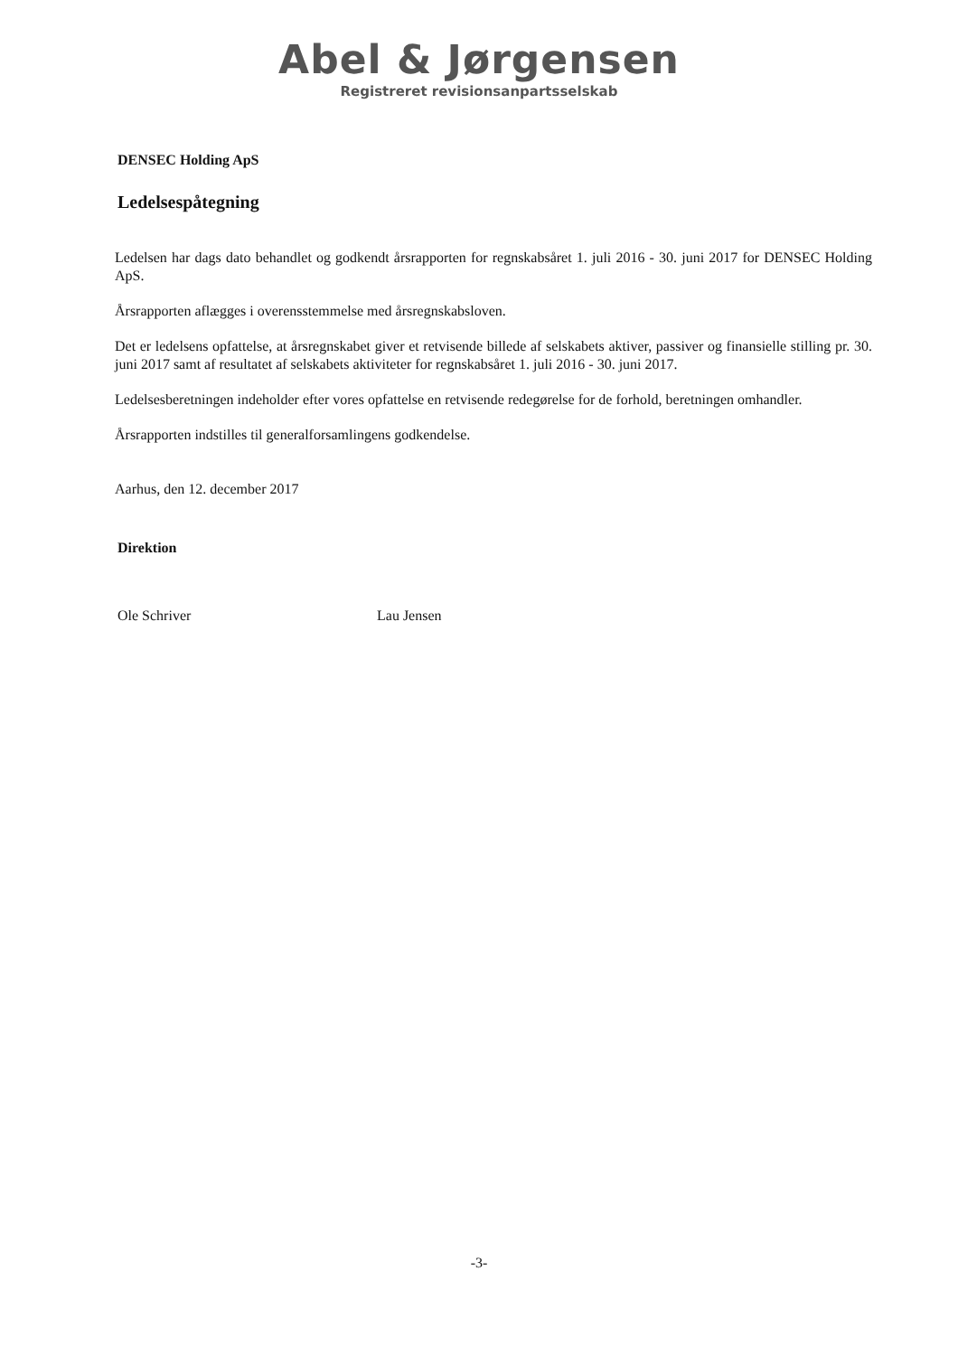Abel & Jørgensen
Registreret revisionsanpartsselskab
DENSEC Holding ApS
Ledelsespåtegning
Ledelsen har dags dato behandlet og godkendt årsrapporten for regnskabsåret 1. juli 2016 - 30. juni 2017 for DENSEC Holding ApS.
Årsrapporten aflægges i overensstemmelse med årsregnskabsloven.
Det er ledelsens opfattelse, at årsregnskabet giver et retvisende billede af selskabets aktiver, passiver og finansielle stilling pr. 30. juni 2017 samt af resultatet af selskabets aktiviteter for regnskabsåret 1. juli 2016 - 30. juni 2017.
Ledelsesberetningen indeholder efter vores opfattelse en retvisende redegørelse for de forhold, beretningen omhandler.
Årsrapporten indstilles til generalforsamlingens godkendelse.
Aarhus, den 12. december 2017
Direktion
Ole Schriver Lau Jensen
-3-